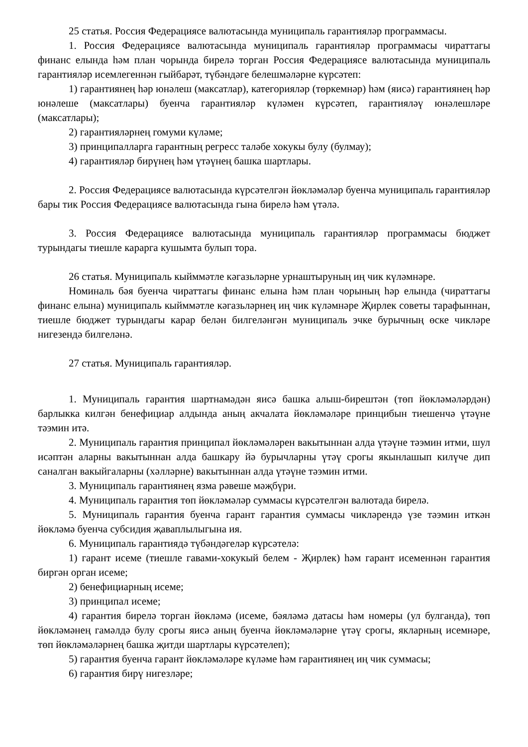25 статья. Россия Федерациясе валютасында муниципаль гарантияләр программасы.
1. Россия Федерациясе валютасында муниципаль гарантияләр программасы чираттагы финанс елында һәм план чорында бирелә торган Россия Федерациясе валютасында муниципаль гарантияләр исемлегеннән гыйбарәт, түбәндәге белешмәләрне күрсәтеп:
1) гарантиянең һәр юнәлеш (максатлар), категорияләр (төркемнәр) һәм (яисә) гарантиянең һәр юнәлеше (максатлары) буенча гарантияләр күләмен күрсәтеп, гарантияләү юнәлешләре (максатлары);
2) гарантияләрнең гомуми күләме;
3) принципалларга гарантның регресс таләбе хокукы булу (булмау);
4) гарантияләр бирүнең һәм үтәүнең башка шартлары.
2. Россия Федерациясе валютасында күрсәтелгән йөкләмәләр буенча муниципаль гарантияләр бары тик Россия Федерациясе валютасында гына бирелә һәм үтәлә.
3. Россия Федерациясе валютасында муниципаль гарантияләр программасы бюджет турындагы тиешле карарга кушымта булып тора.
26 статья. Муниципаль кыйммәтле кәгазьләрне урнаштыруның иң чик күләмнәре.
Номиналь бәя буенча чираттагы финанс елына һәм план чорының һәр елында (чираттагы финанс елына) муниципаль кыйммәтле кәгазьләрнең иң чик күләмнәре Җирлек советы тарафыннан, тиешле бюджет турындагы карар белән билгеләнгән муниципаль эчке бурычның өске чикләре нигезендә билгеләнә.
27 статья. Муниципаль гарантияләр.
1. Муниципаль гарантия шартнамәдән яисә башка алыш-бирештән (төп йөкләмәләрдән) барлыкка килгән бенефициар алдында аның акчалата йөкләмәләре принцибын тиешенчә үтәүне тәэмин итә.
2. Муниципаль гарантия принципал йөкләмәләрен вакытыннан алда үтәүне тәэмин итми, шул исәптән аларны вакытыннан алда башкару йә бурычларны үтәү срогы якынлашып килүче дип саналган вакыйгаларны (хәлләрне) вакытыннан алда үтәүне тәэмин итми.
3. Муниципаль гарантиянең язма рәвеше мәҗбүри.
4. Муниципаль гарантия төп йөкләмәләр суммасы күрсәтелгән валютада бирелә.
5. Муниципаль гарантия буенча гарант гарантия суммасы чикләрендә үзе тәэмин иткән йөкләмә буенча субсидия җаваплылыгына ия.
6. Муниципаль гарантиядә түбәндәгеләр күрсәтелә:
1) гарант исеме (тиешле гавами-хокукый белем - Җирлек) һәм гарант исеменнән гарантия биргән орган исеме;
2) бенефициарның исеме;
3) принципал исеме;
4) гарантия бирелә торган йөкләмә (исеме, бәяләмә датасы һәм номеры (ул булганда), төп йөкләмәнең гамәлдә булу срогы яисә аның буенча йөкләмәләрне үтәү срогы, якларның исемнәре, төп йөкләмәләрнең башка җитди шартлары күрсәтелеп);
5) гарантия буенча гарант йөкләмәләре күләме һәм гарантиянең иң чик суммасы;
6) гарантия бирү нигезләре;